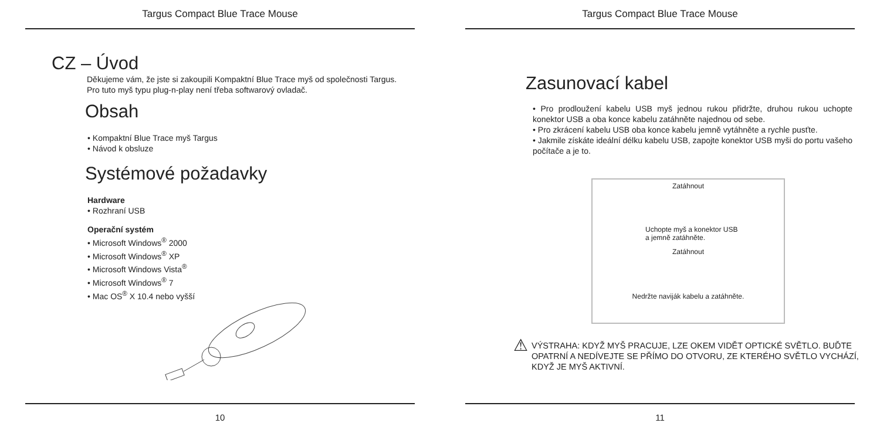Targus Compact Blue Trace Mouse
CZ – Úvod
Děkujeme vám, že jste si zakoupili Kompaktní Blue Trace myš od společnosti Targus. Pro tuto myš typu plug-n-play není třeba softwarový ovladač.
Obsah
• Kompaktní Blue Trace myš Targus
• Návod k obsluze
Systémové požadavky
Hardware
• Rozhraní USB
Operační systém
• Microsoft Windows<sup>®</sup> 2000
• Microsoft Windows<sup>®</sup> XP
• Microsoft Windows Vista<sup>®</sup>
• Microsoft Windows<sup>®</sup> 7
• Mac OS<sup>®</sup> X 10.4 nebo vyšší
10
Targus Compact Blue Trace Mouse
Zasunovací kabel
• Pro prodloužení kabelu USB myš jednou rukou přidržte, druhou rukou uchopte konektor USB a oba konce kabelu zatáhněte najednou od sebe.
• Pro zkrácení kabelu USB oba konce kabelu jemně vytáhněte a rychle pusťte.
• Jakmile získáte ideální délku kabelu USB, zapojte konektor USB myši do portu vašeho počítače a je to.
Zatáhnout
Uchopte myš a konektor USB
a jemně zatáhněte.
Zatáhnout
Nedržte naviják kabelu a zatáhněte.
⚠
VÝSTRAHA: KDYŽ MYŠ PRACUJE, LZE OKEM VIDĚT OPTICKÉ SVĚTLO. BUĎTE OPATRNÍ A NEDÍVEJTE SE PŘÍMO DO OTVORU, ZE KTERÉHO SVĚTLO VYCHÁZÍ, KDYŽ JE MYŠ AKTIVNÍ.
11